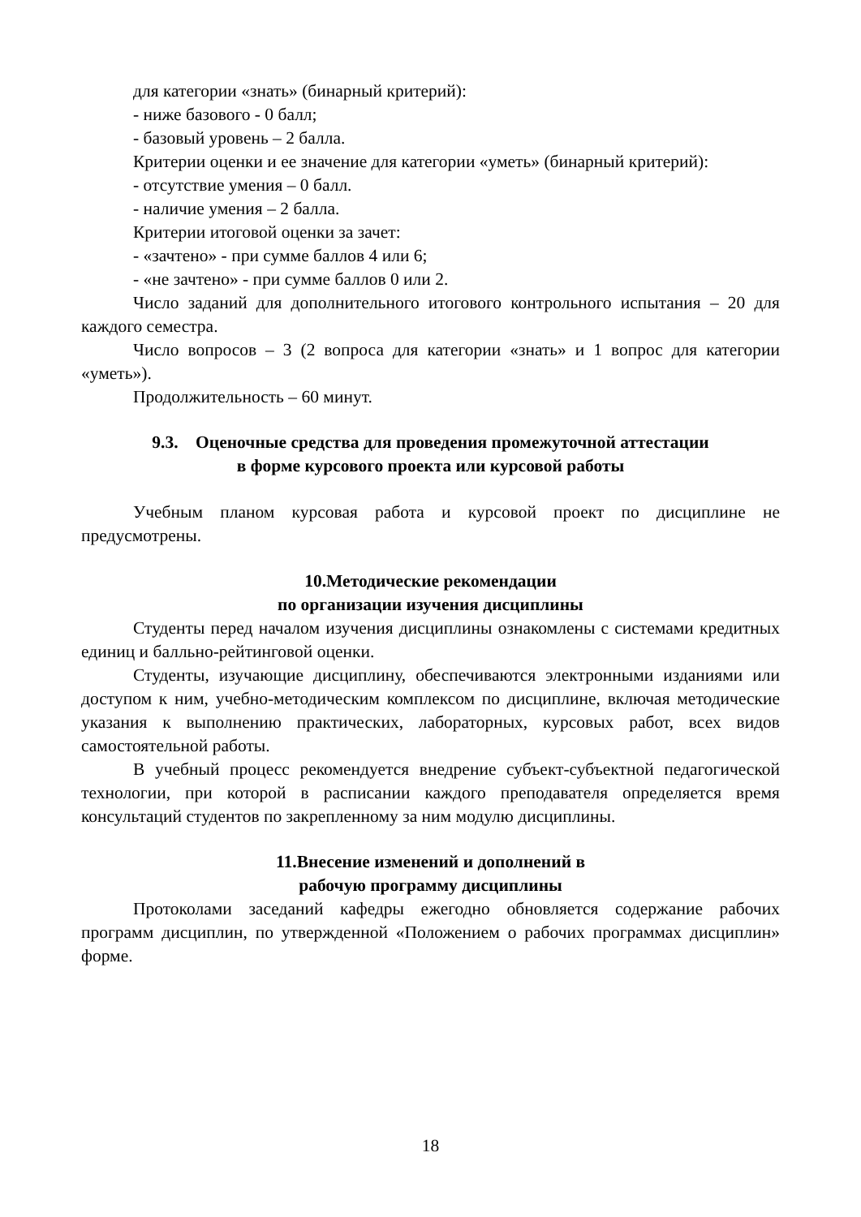для категории «знать» (бинарный критерий):
- ниже базового - 0 балл;
- базовый уровень – 2 балла.
Критерии оценки и ее значение для категории «уметь» (бинарный критерий):
- отсутствие умения – 0 балл.
- наличие умения – 2 балла.
Критерии итоговой оценки за зачет:
- «зачтено» - при сумме баллов 4 или 6;
- «не зачтено» - при сумме баллов 0 или 2.
Число заданий для дополнительного итогового контрольного испытания – 20 для каждого семестра.
Число вопросов – 3 (2 вопроса для категории «знать» и 1 вопрос для категории «уметь»).
Продолжительность – 60 минут.
9.3. Оценочные средства для проведения промежуточной аттестации
в форме курсового проекта или курсовой работы
Учебным планом курсовая работа и курсовой проект по дисциплине не предусмотрены.
10.Методические рекомендации
по организации изучения дисциплины
Студенты перед началом изучения дисциплины ознакомлены с системами кредитных единиц и балльно-рейтинговой оценки.
Студенты, изучающие дисциплину, обеспечиваются электронными изданиями или доступом к ним, учебно-методическим комплексом по дисциплине, включая методические указания к выполнению практических, лабораторных, курсовых работ, всех видов самостоятельной работы.
В учебный процесс рекомендуется внедрение субъект-субъектной педагогической технологии, при которой в расписании каждого преподавателя определяется время консультаций студентов по закрепленному за ним модулю дисциплины.
11.Внесение изменений и дополнений в
рабочую программу дисциплины
Протоколами заседаний кафедры ежегодно обновляется содержание рабочих программ дисциплин, по утвержденной «Положением о рабочих программах дисциплин» форме.
18